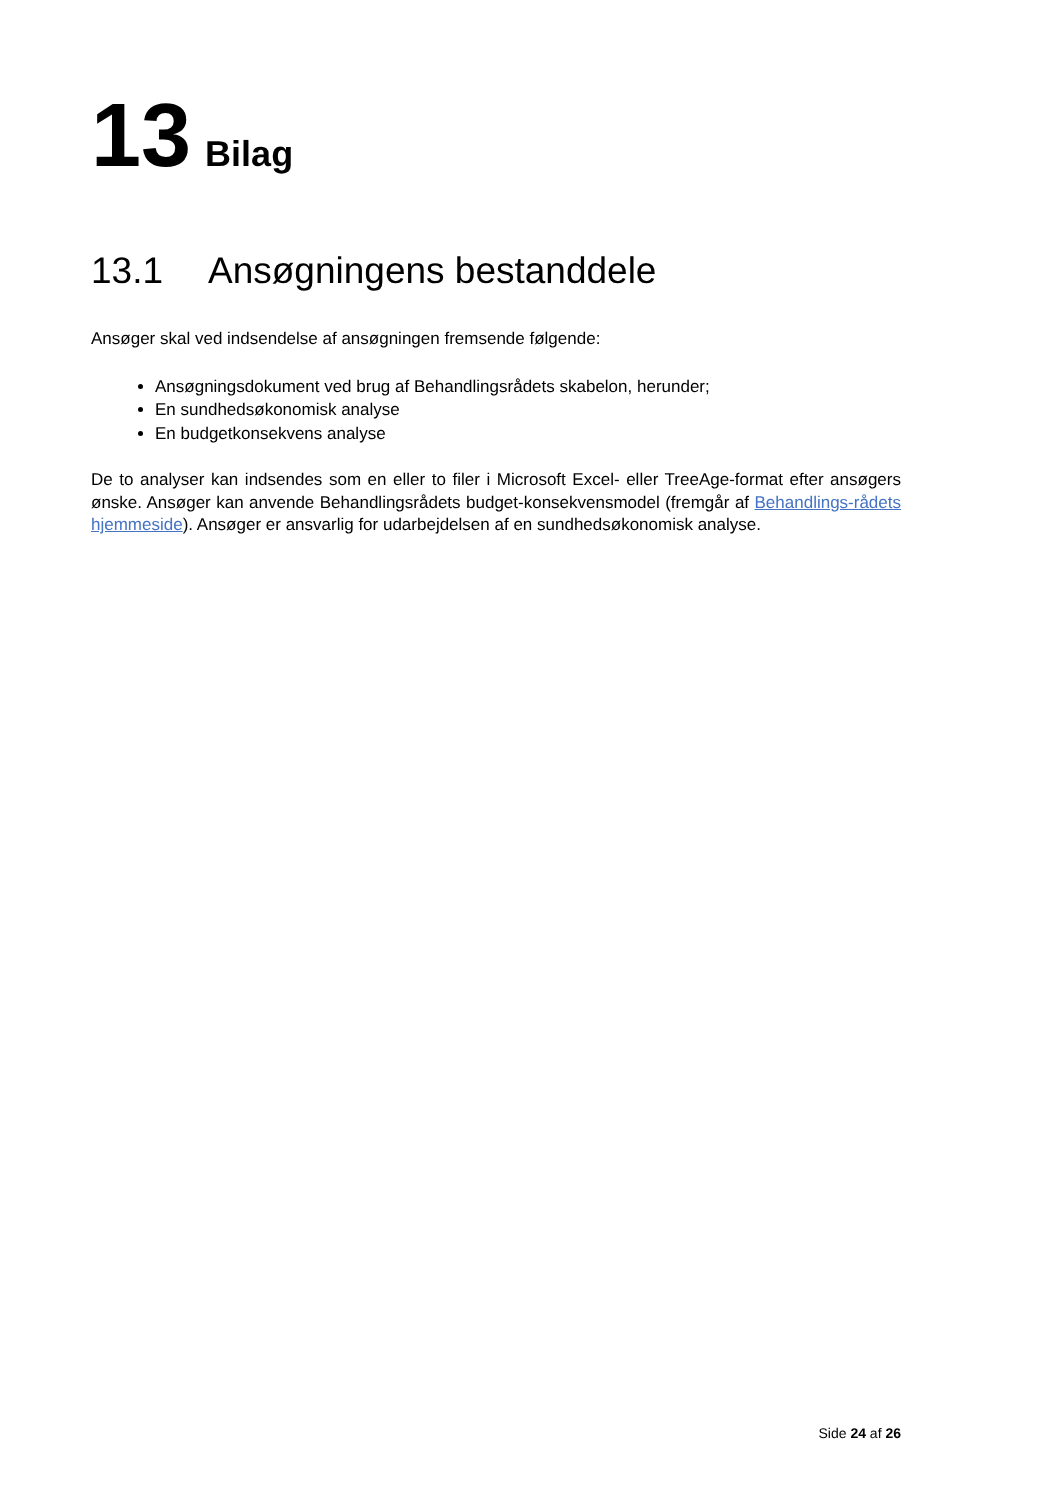13 Bilag
13.1 Ansøgningens bestanddele
Ansøger skal ved indsendelse af ansøgningen fremsende følgende:
Ansøgningsdokument ved brug af Behandlingsrådets skabelon, herunder;
En sundhedsøkonomisk analyse
En budgetkonsekvens analyse
De to analyser kan indsendes som en eller to filer i Microsoft Excel- eller TreeAge-format efter ansøgers ønske. Ansøger kan anvende Behandlingsrådets budget-konsekvensmodel (fremgår af Behandlings-rådets hjemmeside). Ansøger er ansvarlig for udarbejdelsen af en sundhedsøkonomisk analyse.
Side 24 af 26